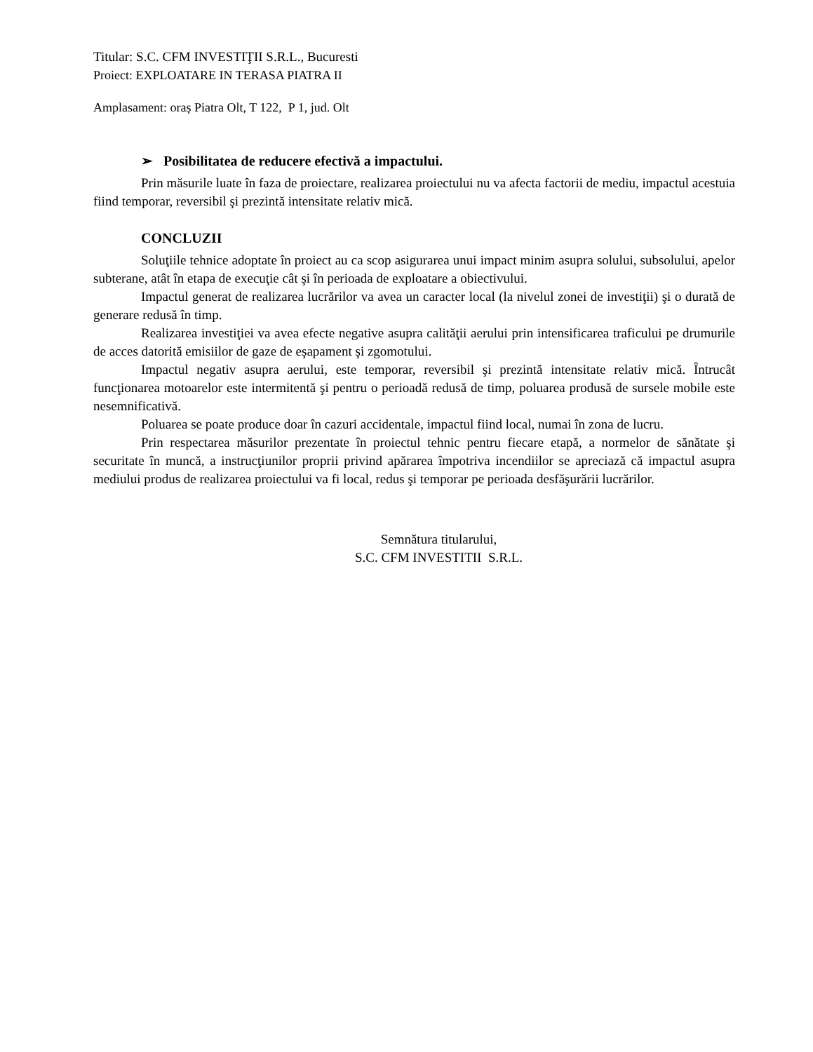Titular: S.C. CFM INVESTIŢII S.R.L., Bucuresti
Proiect: EXPLOATARE IN TERASA PIATRA II
Amplasament: oraș Piatra Olt, T 122, P 1, jud. Olt
➢ Posibilitatea de reducere efectivă a impactului.
Prin măsurile luate în faza de proiectare, realizarea proiectului nu va afecta factorii de mediu, impactul acestuia fiind temporar, reversibil şi prezintă intensitate relativ mică.
CONCLUZII
Soluţiile tehnice adoptate în proiect au ca scop asigurarea unui impact minim asupra solului, subsolului, apelor subterane, atât în etapa de execuţie cât şi în perioada de exploatare a obiectivului.
Impactul generat de realizarea lucrărilor va avea un caracter local (la nivelul zonei de investiţii) şi o durată de generare redusă în timp.
Realizarea investiţiei va avea efecte negative asupra calităţii aerului prin intensificarea traficului pe drumurile de acces datorită emisiilor de gaze de eşapament şi zgomotului.
Impactul negativ asupra aerului, este temporar, reversibil şi prezintă intensitate relativ mică. Întrucât funcţionarea motoarelor este intermitentă şi pentru o perioadă redusă de timp, poluarea produsă de sursele mobile este nesemnificativă.
Poluarea se poate produce doar în cazuri accidentale, impactul fiind local, numai în zona de lucru.
Prin respectarea măsurilor prezentate în proiectul tehnic pentru fiecare etapă, a normelor de sănătate şi securitate în muncă, a instrucţiunilor proprii privind apărarea împotriva incendiilor se apreciază că impactul asupra mediului produs de realizarea proiectului va fi local, redus şi temporar pe perioada desfăşurării lucrărilor.
Semnătura titularului,
S.C. CFM INVESTITII S.R.L.